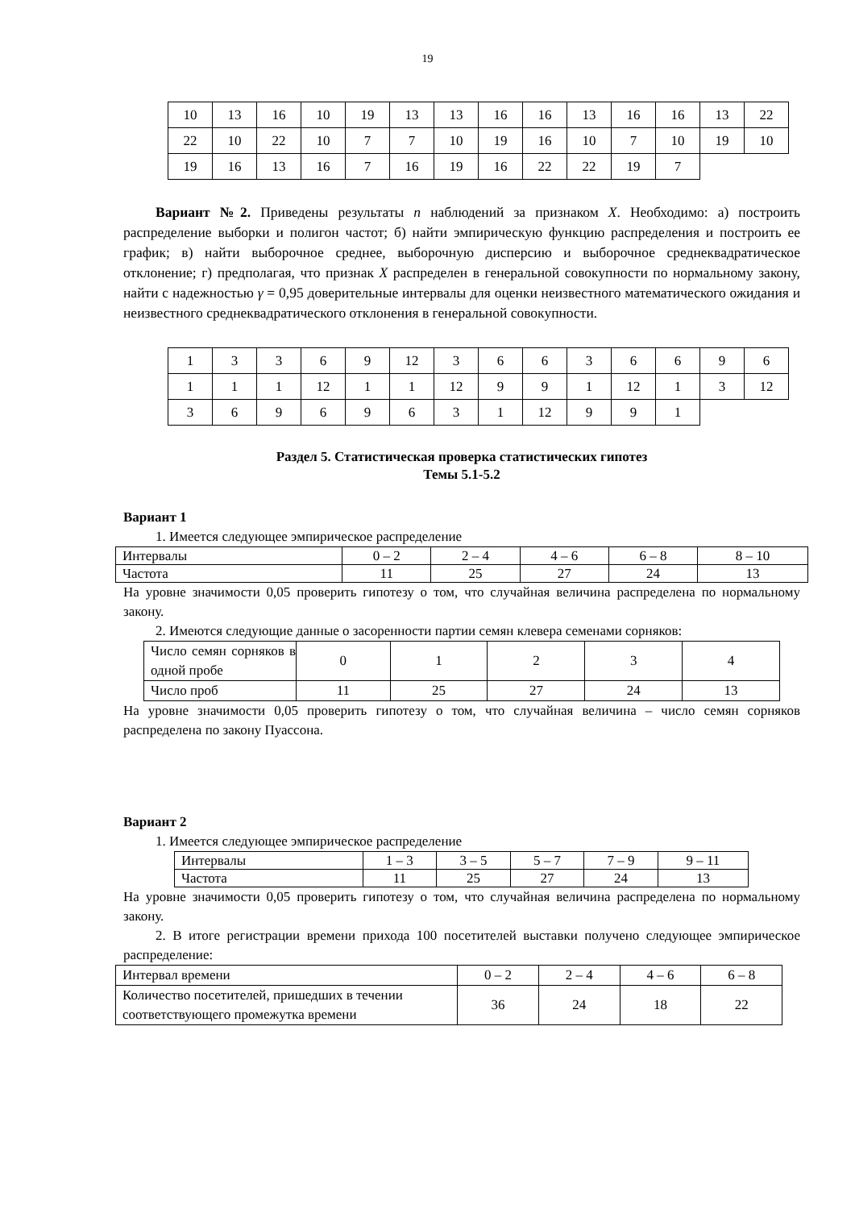19
| 10 | 13 | 16 | 10 | 19 | 13 | 13 | 16 | 16 | 13 | 16 | 16 | 13 | 22 |
| 22 | 10 | 22 | 10 | 7 | 7 | 10 | 19 | 16 | 10 | 7 | 10 | 19 | 10 |
| 19 | 16 | 13 | 16 | 7 | 16 | 19 | 16 | 22 | 22 | 19 | 7 | | |
Вариант №2. Приведены результаты n наблюдений за признаком X. Необходимо: а) построить распределение выборки и полигон частот; б) найти эмпирическую функцию распределения и построить ее график; в) найти выборочное среднее, выборочную дисперсию и выборочное среднеквадратическое отклонение; г) предполагая, что признак X распределен в генеральной совокупности по нормальному закону, найти с надежностью γ = 0,95 доверительные интервалы для оценки неизвестного математического ожидания и неизвестного среднеквадратического отклонения в генеральной совокупности.
| 1 | 3 | 3 | 6 | 9 | 12 | 3 | 6 | 6 | 3 | 6 | 6 | 9 | 6 |
| 1 | 1 | 1 | 12 | 1 | 1 | 12 | 9 | 9 | 1 | 12 | 1 | 3 | 12 |
| 3 | 6 | 9 | 6 | 9 | 6 | 3 | 1 | 12 | 9 | 9 | 1 | | |
Раздел 5. Статистическая проверка статистических гипотез
Темы 5.1-5.2
Вариант 1
1. Имеется следующее эмпирическое распределение
| Интервалы | 0 – 2 | 2 – 4 | 4 – 6 | 6 – 8 | 8 – 10 |
| Частота | 11 | 25 | 27 | 24 | 13 |
На уровне значимости 0,05 проверить гипотезу о том, что случайная величина распределена по нормальному закону.
2. Имеются следующие данные о засоренности партии семян клевера семенами сорняков:
| Число семян сорняков в одной пробе | 0 | 1 | 2 | 3 | 4 |
| Число проб | 11 | 25 | 27 | 24 | 13 |
На уровне значимости 0,05 проверить гипотезу о том, что случайная величина – число семян сорняков распределена по закону Пуассона.
Вариант 2
1. Имеется следующее эмпирическое распределение
| Интервалы | 1 – 3 | 3 – 5 | 5 – 7 | 7 – 9 | 9 – 11 |
| Частота | 11 | 25 | 27 | 24 | 13 |
На уровне значимости 0,05 проверить гипотезу о том, что случайная величина распределена по нормальному закону.
2. В итоге регистрации времени прихода 100 посетителей выставки получено следующее эмпирическое распределение:
| Интервал времени | 0 – 2 | 2 – 4 | 4 – 6 | 6 – 8 |
| Количество посетителей, пришедших в течении соответствующего промежутка времени | 36 | 24 | 18 | 22 |